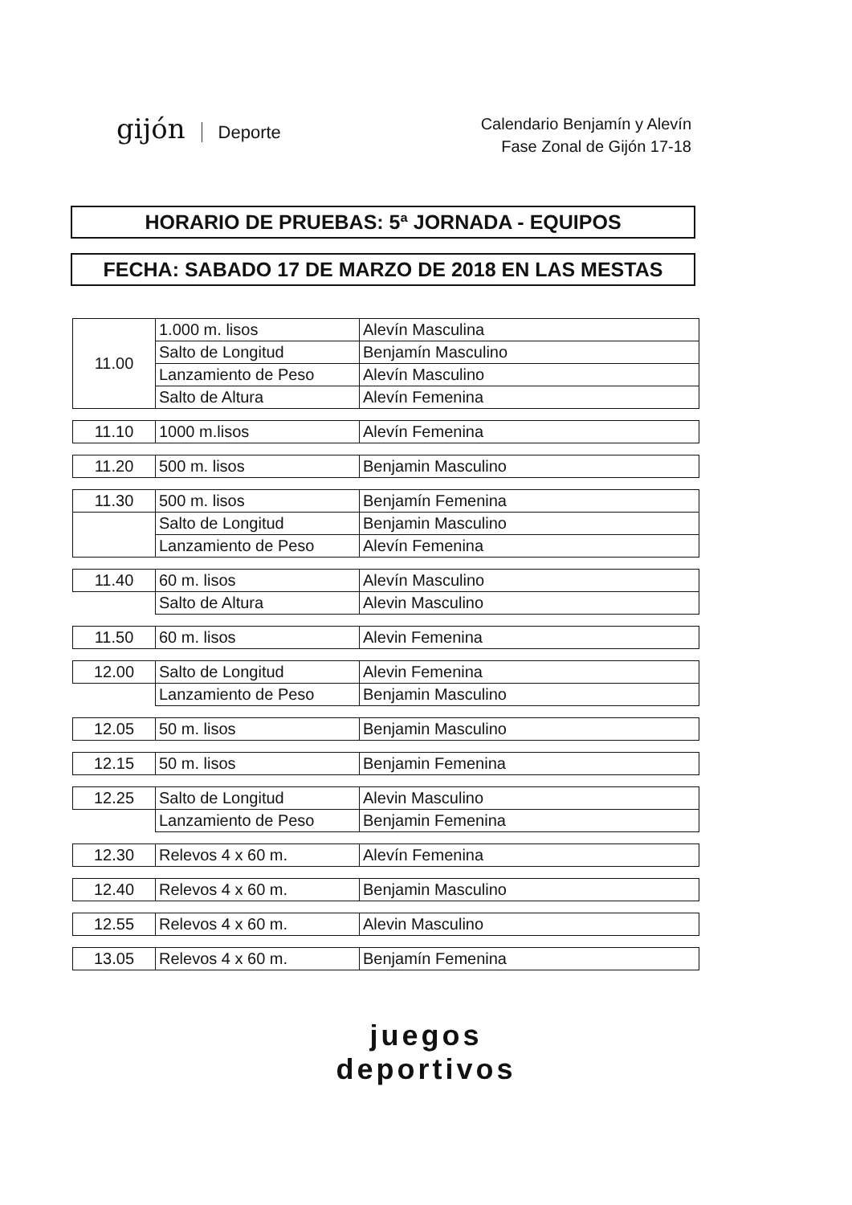gijón Deporte
Calendario Benjamín y Alevín
Fase Zonal de Gijón 17-18
HORARIO DE PRUEBAS: 5ª JORNADA - EQUIPOS
FECHA: SABADO 17 DE MARZO DE 2018 EN LAS MESTAS
| 11.00 | 1.000 m. lisos | Alevín Masculina |
| | Salto de Longitud | Benjamín Masculino |
| | Lanzamiento de Peso | Alevín Masculino |
| | Salto de Altura | Alevín Femenina |
| 11.10 | 1000 m.lisos | Alevín Femenina |
| 11.20 | 500 m. lisos | Benjamin Masculino |
| 11.30 | 500 m. lisos | Benjamín Femenina |
| | Salto de Longitud | Benjamin Masculino |
| | Lanzamiento de Peso | Alevín Femenina |
| 11.40 | 60 m. lisos | Alevín Masculino |
| | Salto de Altura | Alevin Masculino |
| 11.50 | 60 m. lisos | Alevin Femenina |
| 12.00 | Salto de Longitud | Alevin Femenina |
| | Lanzamiento de Peso | Benjamin Masculino |
| 12.05 | 50 m. lisos | Benjamin Masculino |
| 12.15 | 50 m. lisos | Benjamin Femenina |
| 12.25 | Salto de Longitud | Alevin Masculino |
| | Lanzamiento de Peso | Benjamin Femenina |
| 12.30 | Relevos 4 x 60 m. | Alevín Femenina |
| 12.40 | Relevos 4 x 60 m. | Benjamin Masculino |
| 12.55 | Relevos 4 x 60 m. | Alevin Masculino |
| 13.05 | Relevos 4 x 60 m. | Benjamín Femenina |
juegos
deportivos